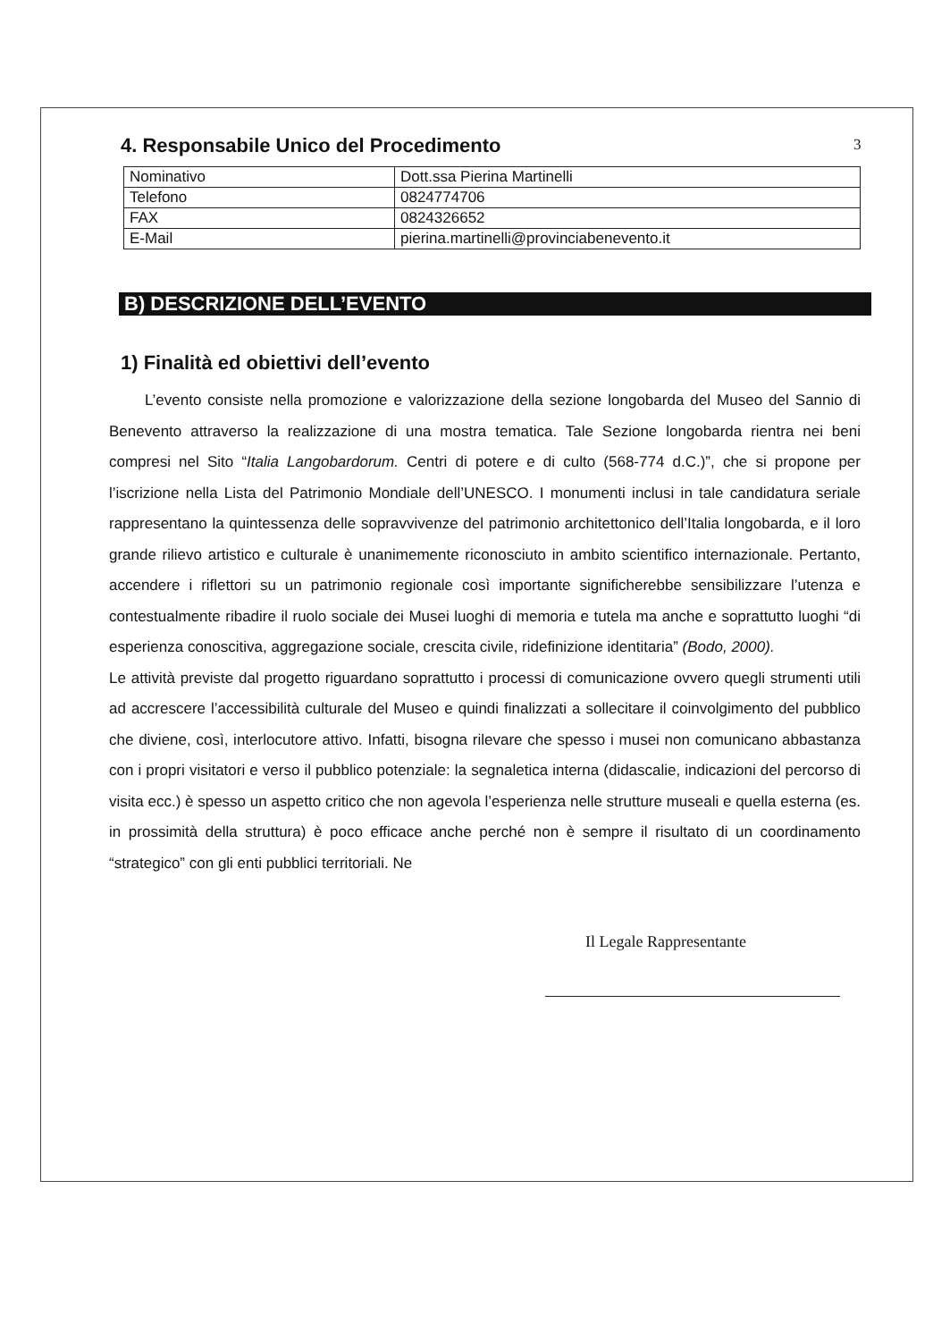3
4. Responsabile Unico del Procedimento
| Nominativo | Dott.ssa Pierina Martinelli |
| Telefono | 0824774706 |
| FAX | 0824326652 |
| E-Mail | pierina.martinelli@provinciabenevento.it |
B) DESCRIZIONE DELL’EVENTO
1) Finalità ed obiettivi dell’evento
L’evento consiste nella promozione e valorizzazione della sezione longobarda del Museo del Sannio di Benevento attraverso la realizzazione di una mostra tematica. Tale Sezione longobarda rientra nei beni compresi nel Sito “Italia Langobardorum. Centri di potere e di culto (568-774 d.C.)”, che si propone per l’iscrizione nella Lista del Patrimonio Mondiale dell’UNESCO. I monumenti inclusi in tale candidatura seriale rappresentano la quintessenza delle sopravvivenze del patrimonio architettonico dell’Italia longobarda, e il loro grande rilievo artistico e culturale è unanimemente riconosciuto in ambito scientifico internazionale. Pertanto, accendere i riflettori su un patrimonio regionale così importante significherebbe sensibilizzare l’utenza e contestualmente ribadire il ruolo sociale dei Musei luoghi di memoria e tutela ma anche e soprattutto luoghi “di esperienza conoscitiva, aggregazione sociale, crescita civile, ridefinizione identitaria” (Bodo, 2000).
Le attività previste dal progetto riguardano soprattutto i processi di comunicazione ovvero quegli strumenti utili ad accrescere l’accessibilità culturale del Museo e quindi finalizzati a sollecitare il coinvolgimento del pubblico che diviene, così, interlocutore attivo. Infatti, bisogna rilevare che spesso i musei non comunicano abbastanza con i propri visitatori e verso il pubblico potenziale: la segnaletica interna (didascalie, indicazioni del percorso di visita ecc.) è spesso un aspetto critico che non agevola l’esperienza nelle strutture museali e quella esterna (es. in prossimità della struttura) è poco efficace anche perché non è sempre il risultato di un coordinamento “strategico” con gli enti pubblici territoriali. Ne
Il Legale Rappresentante